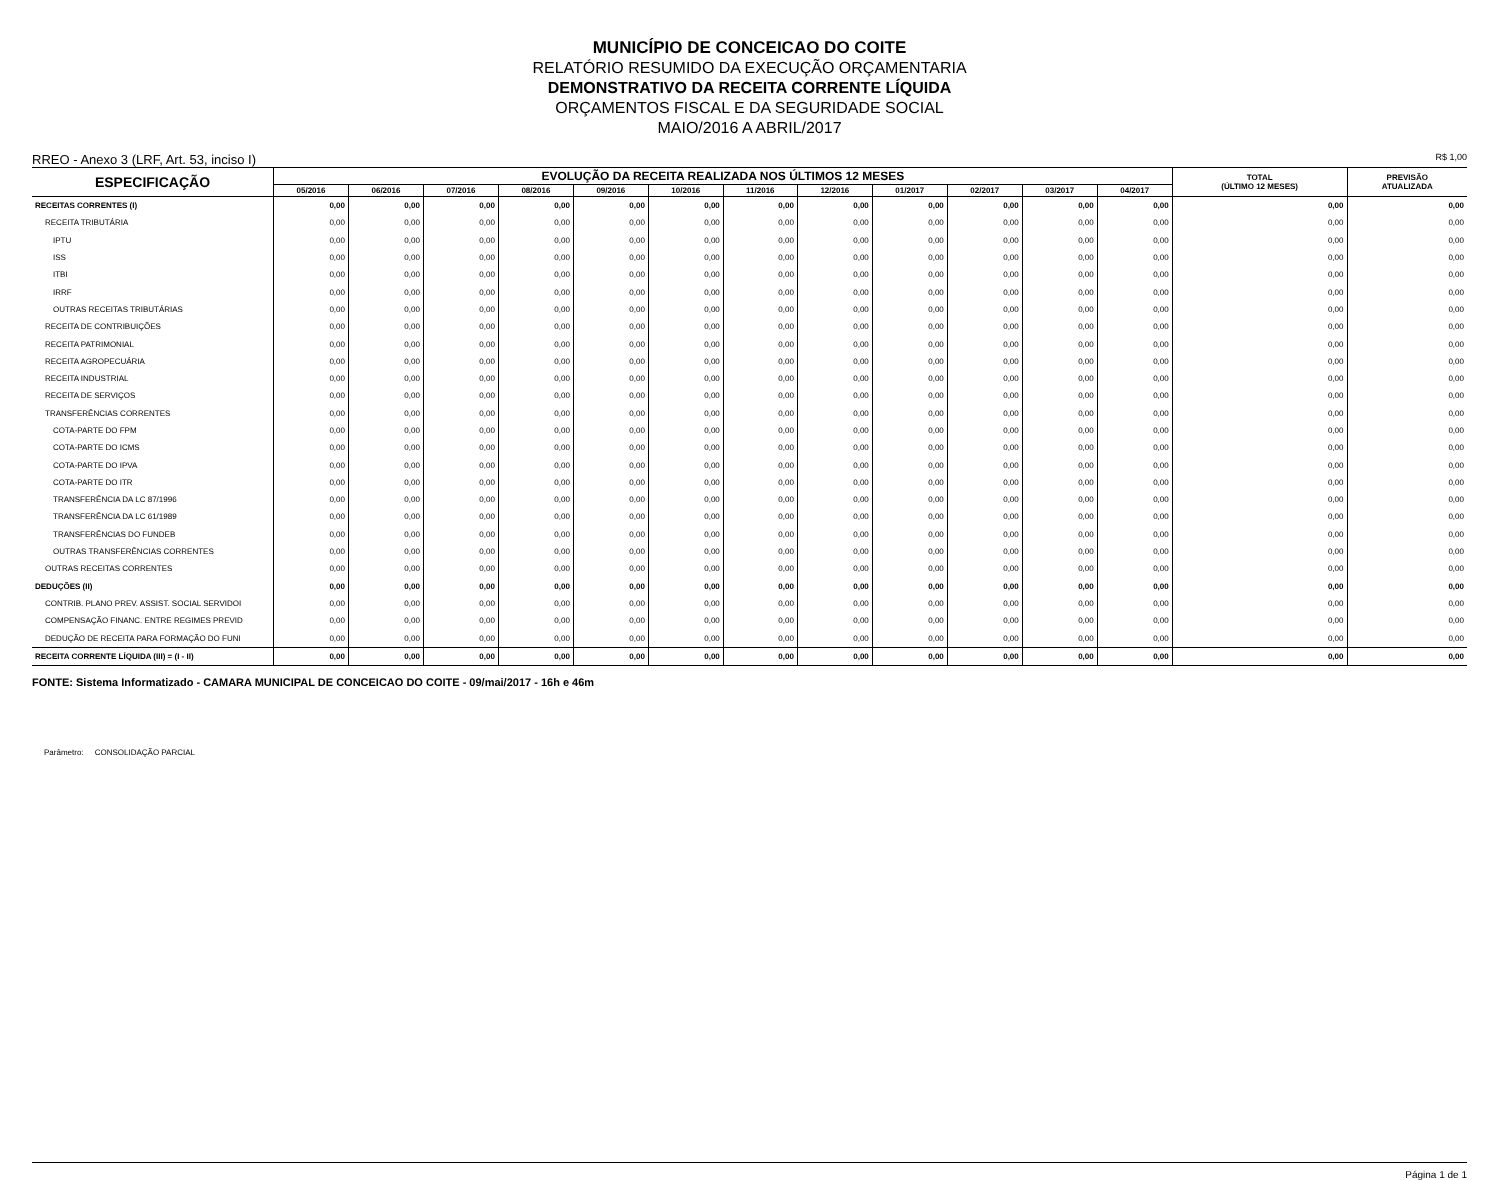MUNICÍPIO DE CONCEICAO DO COITE
RELATÓRIO RESUMIDO DA EXECUÇÃO ORÇAMENTARIA
DEMONSTRATIVO DA RECEITA CORRENTE LÍQUIDA
ORÇAMENTOS FISCAL E DA SEGURIDADE SOCIAL
MAIO/2016 A ABRIL/2017
RREO - Anexo 3 (LRF, Art. 53, inciso I) R$ 1,00
| ESPECIFICAÇÃO | EVOLUÇÃO DA RECEITA REALIZADA NOS ÚLTIMOS 12 MESES | | | | | | | | | | | | TOTAL (ÚLTIMO 12 MESES) | PREVISÃO ATUALIZADA |
| --- | --- | --- | --- | --- | --- | --- | --- | --- | --- | --- | --- | --- | --- | --- |
| | 05/2016 | 06/2016 | 07/2016 | 08/2016 | 09/2016 | 10/2016 | 11/2016 | 12/2016 | 01/2017 | 02/2017 | 03/2017 | 04/2017 | | |
| RECEITAS CORRENTES (I) | 0,00 | 0,00 | 0,00 | 0,00 | 0,00 | 0,00 | 0,00 | 0,00 | 0,00 | 0,00 | 0,00 | 0,00 | 0,00 | 0,00 |
| RECEITA TRIBUTÁRIA | 0,00 | 0,00 | 0,00 | 0,00 | 0,00 | 0,00 | 0,00 | 0,00 | 0,00 | 0,00 | 0,00 | 0,00 | 0,00 | 0,00 |
| IPTU | 0,00 | 0,00 | 0,00 | 0,00 | 0,00 | 0,00 | 0,00 | 0,00 | 0,00 | 0,00 | 0,00 | 0,00 | 0,00 | 0,00 |
| ISS | 0,00 | 0,00 | 0,00 | 0,00 | 0,00 | 0,00 | 0,00 | 0,00 | 0,00 | 0,00 | 0,00 | 0,00 | 0,00 | 0,00 |
| ITBI | 0,00 | 0,00 | 0,00 | 0,00 | 0,00 | 0,00 | 0,00 | 0,00 | 0,00 | 0,00 | 0,00 | 0,00 | 0,00 | 0,00 |
| IRRF | 0,00 | 0,00 | 0,00 | 0,00 | 0,00 | 0,00 | 0,00 | 0,00 | 0,00 | 0,00 | 0,00 | 0,00 | 0,00 | 0,00 |
| OUTRAS RECEITAS TRIBUTÁRIAS | 0,00 | 0,00 | 0,00 | 0,00 | 0,00 | 0,00 | 0,00 | 0,00 | 0,00 | 0,00 | 0,00 | 0,00 | 0,00 | 0,00 |
| RECEITA DE CONTRIBUIÇÕES | 0,00 | 0,00 | 0,00 | 0,00 | 0,00 | 0,00 | 0,00 | 0,00 | 0,00 | 0,00 | 0,00 | 0,00 | 0,00 | 0,00 |
| RECEITA PATRIMONIAL | 0,00 | 0,00 | 0,00 | 0,00 | 0,00 | 0,00 | 0,00 | 0,00 | 0,00 | 0,00 | 0,00 | 0,00 | 0,00 | 0,00 |
| RECEITA AGROPECUÁRIA | 0,00 | 0,00 | 0,00 | 0,00 | 0,00 | 0,00 | 0,00 | 0,00 | 0,00 | 0,00 | 0,00 | 0,00 | 0,00 | 0,00 |
| RECEITA INDUSTRIAL | 0,00 | 0,00 | 0,00 | 0,00 | 0,00 | 0,00 | 0,00 | 0,00 | 0,00 | 0,00 | 0,00 | 0,00 | 0,00 | 0,00 |
| RECEITA DE SERVIÇOS | 0,00 | 0,00 | 0,00 | 0,00 | 0,00 | 0,00 | 0,00 | 0,00 | 0,00 | 0,00 | 0,00 | 0,00 | 0,00 | 0,00 |
| TRANSFERÊNCIAS CORRENTES | 0,00 | 0,00 | 0,00 | 0,00 | 0,00 | 0,00 | 0,00 | 0,00 | 0,00 | 0,00 | 0,00 | 0,00 | 0,00 | 0,00 |
| COTA-PARTE DO FPM | 0,00 | 0,00 | 0,00 | 0,00 | 0,00 | 0,00 | 0,00 | 0,00 | 0,00 | 0,00 | 0,00 | 0,00 | 0,00 | 0,00 |
| COTA-PARTE DO ICMS | 0,00 | 0,00 | 0,00 | 0,00 | 0,00 | 0,00 | 0,00 | 0,00 | 0,00 | 0,00 | 0,00 | 0,00 | 0,00 | 0,00 |
| COTA-PARTE DO IPVA | 0,00 | 0,00 | 0,00 | 0,00 | 0,00 | 0,00 | 0,00 | 0,00 | 0,00 | 0,00 | 0,00 | 0,00 | 0,00 | 0,00 |
| COTA-PARTE DO ITR | 0,00 | 0,00 | 0,00 | 0,00 | 0,00 | 0,00 | 0,00 | 0,00 | 0,00 | 0,00 | 0,00 | 0,00 | 0,00 | 0,00 |
| TRANSFERÊNCIA DA LC 87/1996 | 0,00 | 0,00 | 0,00 | 0,00 | 0,00 | 0,00 | 0,00 | 0,00 | 0,00 | 0,00 | 0,00 | 0,00 | 0,00 | 0,00 |
| TRANSFERÊNCIA DA LC 61/1989 | 0,00 | 0,00 | 0,00 | 0,00 | 0,00 | 0,00 | 0,00 | 0,00 | 0,00 | 0,00 | 0,00 | 0,00 | 0,00 | 0,00 |
| TRANSFERÊNCIAS DO FUNDEB | 0,00 | 0,00 | 0,00 | 0,00 | 0,00 | 0,00 | 0,00 | 0,00 | 0,00 | 0,00 | 0,00 | 0,00 | 0,00 | 0,00 |
| OUTRAS TRANSFERÊNCIAS CORRENTES | 0,00 | 0,00 | 0,00 | 0,00 | 0,00 | 0,00 | 0,00 | 0,00 | 0,00 | 0,00 | 0,00 | 0,00 | 0,00 | 0,00 |
| OUTRAS RECEITAS CORRENTES | 0,00 | 0,00 | 0,00 | 0,00 | 0,00 | 0,00 | 0,00 | 0,00 | 0,00 | 0,00 | 0,00 | 0,00 | 0,00 | 0,00 |
| DEDUÇÕES (II) | 0,00 | 0,00 | 0,00 | 0,00 | 0,00 | 0,00 | 0,00 | 0,00 | 0,00 | 0,00 | 0,00 | 0,00 | 0,00 | 0,00 |
| CONTRIB. PLANO PREV. ASSIST. SOCIAL SERVIDOI | 0,00 | 0,00 | 0,00 | 0,00 | 0,00 | 0,00 | 0,00 | 0,00 | 0,00 | 0,00 | 0,00 | 0,00 | 0,00 | 0,00 |
| COMPENSAÇÃO FINANC. ENTRE REGIMES PREVID | 0,00 | 0,00 | 0,00 | 0,00 | 0,00 | 0,00 | 0,00 | 0,00 | 0,00 | 0,00 | 0,00 | 0,00 | 0,00 | 0,00 |
| DEDUÇÃO DE RECEITA PARA FORMAÇÃO DO FUNI | 0,00 | 0,00 | 0,00 | 0,00 | 0,00 | 0,00 | 0,00 | 0,00 | 0,00 | 0,00 | 0,00 | 0,00 | 0,00 | 0,00 |
| RECEITA CORRENTE LÍQUIDA (III) = (I - II) | 0,00 | 0,00 | 0,00 | 0,00 | 0,00 | 0,00 | 0,00 | 0,00 | 0,00 | 0,00 | 0,00 | 0,00 | 0,00 | 0,00 |
FONTE: Sistema Informatizado - CAMARA MUNICIPAL DE CONCEICAO DO COITE - 09/mai/2017 - 16h e 46m
Parâmetro: CONSOLIDAÇÃO PARCIAL
Página 1 de 1